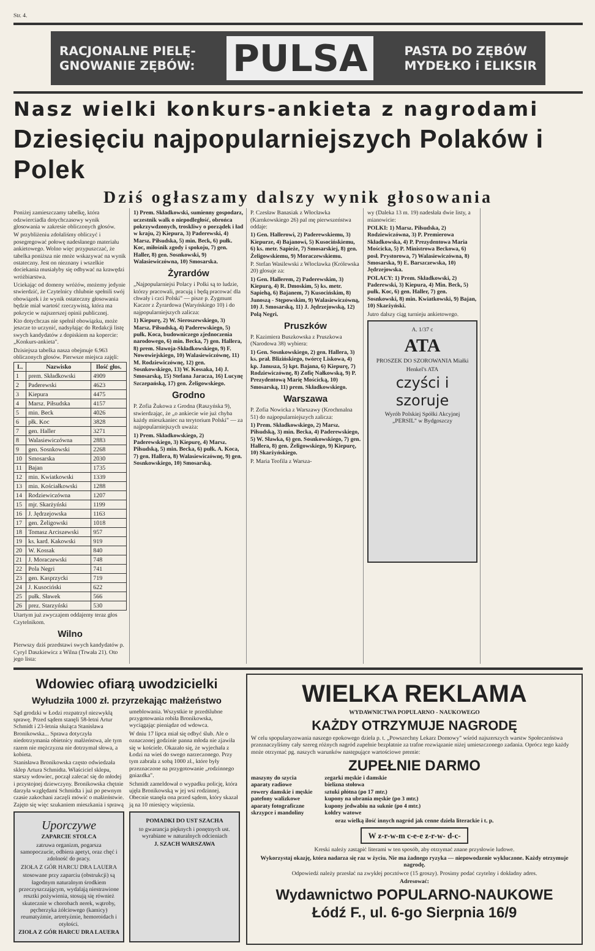Str. 4.
RACJONALNE PIELĘ-
GNOWANIE ZĘBÓW: PULSA PASTA DO ZĘBÓW
MYDEŁKO i ELIKSIR
Nasz wielki konkurs-ankieta z nagrodami
Dziesięciu najpopularniejszych Polaków i Polek
Dziś ogłaszamy dalszy wynik głosowania
Poniżej zamieszczamy tabelkę, która odzwierciadla dotychczasowy wynik głosowania w zakresie obliczonych głosów.
W przybliżeniu zdołaliśmy obliczyć i posegregować połowę nadesłanego materiału ankietowego. Wolno więc przypuszczać, że tabelka poniższa nie może wskazywać na wynik ostateczny. Jest on nieznany i wszelkie dociekania musiałyby się odbywać na krawędzi wróżbiarstwa.
Uciekając od domeny wróżów, możemy jedynie stwierdzić, że Czytelnicy chlubnie spełnili swój obowiązek i że wynik ostateczny głosowania będzie miał wartość rzeczywistą, która ma pokrycie w najszerszej opinii publicznej.
Kto dotychczas nie spełnił obowiązku, może jeszcze to uczynić, nadsyłając do Redakcji listę swych kandydatów z dopiskiem na kopercie: „Konkurs-ankieta".
Dzisiejsza tabelka nasza obejmuje 6.963 obliczonych głosów. Pierwsze miejsca zajęli:
| L. | Nazwisko | Ilość głos. |
| --- | --- | --- |
| 1 | prem. Składkowski | 4909 |
| 2 | Paderewski | 4623 |
| 3 | Kiepura | 4475 |
| 4 | Marsz. Piłsudska | 4157 |
| 5 | min. Beck | 4026 |
| 6 | płk. Koc | 3828 |
| 7 | gen. Haller | 3271 |
| 8 | Walasiewiczówna | 2883 |
| 9 | gen. Sosnkowski | 2268 |
| 10 | Smosarska | 2030 |
| 11 | Bajan | 1735 |
| 12 | min. Kwiatkowski | 1339 |
| 13 | min. Kościałkowski | 1288 |
| 14 | Rodziewiczówna | 1207 |
| 15 | mjr. Skarżyński | 1199 |
| 16 | J. Jędrzejowska | 1163 |
| 17 | gen. Żeligowski | 1018 |
| 18 | Tomasz Arciszewski | 957 |
| 19 | ks. kard. Kakowski | 919 |
| 20 | W. Kossak | 840 |
| 21 | J. Moraczewski | 748 |
| 22 | Pola Negri | 741 |
| 23 | gen. Kasprzycki | 719 |
| 24 | J. Kusociński | 622 |
| 25 | pułk. Sławek | 566 |
| 26 | prez. Starzyński | 530 |
Utartym już zwyczajem oddajemy teraz głos Czytelnikom.
Wilno
Pierwszy dziś przedstawi swych kandydatów p. Cyryl Daszkiewicz z Wilna (Trwała 21). Oto jego lista:
1) Prem. Składkowski, sumienny gospodarz, uczestnik walk o niepodległość, obrońca pokrzywdzonych, troskliwy o porządek i ład w kraju, 2) Kiepura, 3) Paderewski, 4) Marsz. Piłsudska, 5) min. Beck, 6) pułk. Koc, miłośnik zgody i spokoju, 7) gen. Haller, 8) gen. Sosnkowski, 9) Walasiewiczówna, 10) Smosarska.
Żyrardów
„Najpopularniejsi Polacy i Polki są to ludzie, którzy pracowali, pracują i będą pracować dla chwały i czci Polski" — pisze p. Zygmunt Kaczor z Żyrardowa (Waryńskiego 10) i do najpopularniejszych zalicza:
1) Kiepurę, 2) W. Sieroszewskiego, 3) Marsz. Piłsudską, 4) Paderewskiego, 5) pułk. Koca, budowniczego zjednoczenia narodowego, 6) min. Becka, 7) gen. Hallera, 8) prem. Sławoja-Składkowskiego, 9) F. Nowowiejskiego, 10) Walasiewiczównę, 11) M. Rodziewiczównę, 12) gen. Sosnkowskiego, 13) W. Kossaka, 14) J. Smosarską, 15) Stefana Jaracza, 16) Lucynę Szczepańską, 17) gen. Żeligowskiego.
Grodno
P. Zofia Żukowa z Grodna (Raszyńska 9), stwierdzając, że „o ankiecie wie już chyba każdy mieszkaniec na terytorium Polski" — za najpopularniejszych uważa:
1) Prem. Składkowskiego, 2) Paderewskiego, 3) Kiepurę, 4) Marsz. Piłsudską, 5) min. Becka, 6) pułk. A. Koca, 7) gen. Hallera, 8) Walasiewiczównę, 9) gen. Sosnkowskiego, 10) Smosarską.
P. Czesław Banasiak z Włocławka (Karnkowskiego 26) pal mę pierwszeństwa oddaje:
1) Gen. Hallerowi, 2) Paderewskiemu, 3) Kiepurze, 4) Bajanowi, 5) Kusocińskiemu, 6) ks. metr. Sapieże, 7) Smosarskiej, 8) gen. Żeligowskiemu, 9) Moraczewskiemu.
P. Stefan Wasilewski z Włocławka (Królewska 20) głosuje za:
1) Gen. Hallerem, 2) Paderewskim, 3) Kiepurą, 4) R. Dmoskim, 5) ks. metr. Sapiehą, 6) Bajanem, 7) Kusocińskim, 8) Junoszą - Stępowskim, 9) Walasiewiczówną, 10) J. Smosarską, 11) J. Jędrzejowską, 12) Polą Negri.
Pruszków
P. Kazimiera Buszkowska z Pruszkowa (Narodowa 38) wybiera:
1) Gen. Sosnkowskiego, 2) gen. Hallera, 3) ks. prał. Blizińskiego, twórcę Liskowa, 4) kp. Janusza, 5) kpt. Bajana, 6) Kiepurę, 7) Rodziewiczównę, 8) Zofię Nałkowską, 9) P. Prezydentową Marię Mościcką, 10) Smosarską, 11) prem. Składkowskiego.
Warszawa
P. Zofia Nowicka z Warszawy (Krochmalna 51) do najpopularniejszych zalicza:
1) Prem. Składkowskiego, 2) Marsz. Piłsudską, 3) min. Becka, 4) Paderewskiego, 5) W. Sławka, 6) gen. Sosnkowskiego, 7) gen. Hallera, 8) gen. Żeligowskiego, 9) Kiepurę, 10) Skarżyńskiego.
P. Maria Teofila z Warsza-
wy (Daleka 13 m. 19) nadesłała dwie listy, a mianowicie:
POLKI: 1) Marsz. Piłsudska, 2) Rodziewiczówna, 3) P. Premierowa Składkowska, 4) P. Prezydentowa Maria Mościcka, 5) P. Ministrowa Beckowa, 6) posł. Prystorowa, 7) Walasiewiczówna, 8) Smosarska, 9) E. Barszczewska, 10) Jędrzejowska.
POLACY: 1) Prem. Składkowski, 2) Paderewski, 3) Kiepura, 4) Min. Beck, 5) pułk. Koc, 6) gen. Haller, 7) gen. Sosnkowski, 8) min. Kwiatkowski, 9) Bajan, 10) Skarżyński.
Jutro dalszy ciąg turnieju ankietowego.
A. 1/37 c
ATA
PROSZEK DO SZOROWANIA Miałki
Henkel's ATA
czyści i szoruje
Wyrób Polskiej Spółki Akcyjnej „PERSIL" w Bydgoszczy
Wdowiec ofiarą uwodzicielki
Wyłudziła 1000 zł. przyrzekając małżeństwo
Sąd grodzki w Łodzi rozpatrzył niezwykłą sprawę. Przed sądem stanęli 58-letni Artur Schmidt i 23-letnia służąca Stanisława Bronikowska... Sprawa dotyczyła niedotrzymania obietnicy małżeństwa, ale tym razem nie mężczyzna nie dotrzymał słowa, a kobieta.
Stanisława Bronikowska często odwiedzała sklep Artura Schmidta. Właściciel sklepu, starszy wdowiec, począł zalecać się do młodej i przystojnej dziewczyny. Bronikowska chętnie darzyła względami Schmidta i już po pewnym czasie zakochani zaczęli mówić o małżeństwie. Zajęto się więc szukaniem mieszkania i sprawą umeblowania. Wszystkie te przedślubne przygotowania robiła Bronikowska, wyciągając pieniądze od wdowca.
W dniu 17 lipca miał się odbyć ślub. Ale o oznaczonej godzinie panna młoda nie zjawiła się w kościele. Okazało się, że wyjechała z Łodzi na wieś do swego narzeczonego. Przy tym zabrała z sobą 1000 zł., które były przeznaczone na przygotowanie „rodzinnego gniazdka".
Schmidt zameldował o wypadku policję, która ujęła Bronikowską w jej wsi rodzinnej. Obecnie stanęła ona przed sądem, który skazał ją na 10 miesięcy więzienia.
Uporczywe
ZAPARCIE STOLCA
zatruwa organizm, pogarsza samopoczucie, odbiera apetyt, oraz chęć i zdolność do pracy.
ZIOŁA Z GÓR HARCU DRA LAUERA
stosowane przy zaparciu (obstrukcji) są łagodnym naturalnym środkiem przeczyszczającym, wydalają niestrawione resztki pożywienia, stosują się również skutecznie w chorobach nerek, wątroby, pęcherzyka żółciowego (kamicy) reumatyźmie, artretyźmie, hemoroidach i otyłości.
ZIOŁA Z GÓR HARCU DRA LAUERA
POMADKI DO UST SZACHA
to gwarancja pięknych i ponętnych ust. wyrabiane w naturalnych odcieniach
J. SZACH WARSZAWA
WIELKA REKLAMA
WYDAWNICTWA POPULARNO - NAUKOWEGO
KAŻDY OTRZYMUJE NAGRODĘ
W celu spopularyzowania naszego epokowego dzieła p. t. „Powszechny Lekarz Domowy" wśród najszerszych warstw Społeczeństwa przeznaczyliśmy cały szereg różnych nagród zupełnie bezpłatnie za trafne rozwiązanie niżej umieszczonego zadania. Oprócz tego każdy może otrzymać pg. naszych warunków następujące wartościowe premie:
ZUPEŁNIE DARMO
maszyny do szycia
aparaty radiowe
rowery damskie i męskie
patefony walizkowe
aparaty fotograficzne
skrzypce i mandoliny
zegarki męskie i damskie
bielizna stołowa
sztuki płótna (po 17 mtr.)
kupony na ubrania męskie (po 3 mtr.)
kupony jedwabiu na suknie (po 4 mtr.)
kołdry watowe
oraz wielką ilość innych nagród jak cenne dzieła literackie i t. p.
W z-r-w-m c-e-e z-r-w- d-c-
Kreski należy zastąpić literami w ten sposób, aby otrzymać znane przysłowie ludowe.
Wykorzystaj okazję, która nadarza się raz w życiu. Nie ma żadnego ryzyka — niepowodzenie wykluczone. Każdy otrzymuje nagrodę.
Odpowiedź należy przesłać na zwykłej pocztówce (15 groszy). Prosimy podać czytelny i dokładny adres.
Adresować:
Wydawnictwo POPULARNO-NAUKOWE
Łódź F., ul. 6-go Sierpnia 16/9